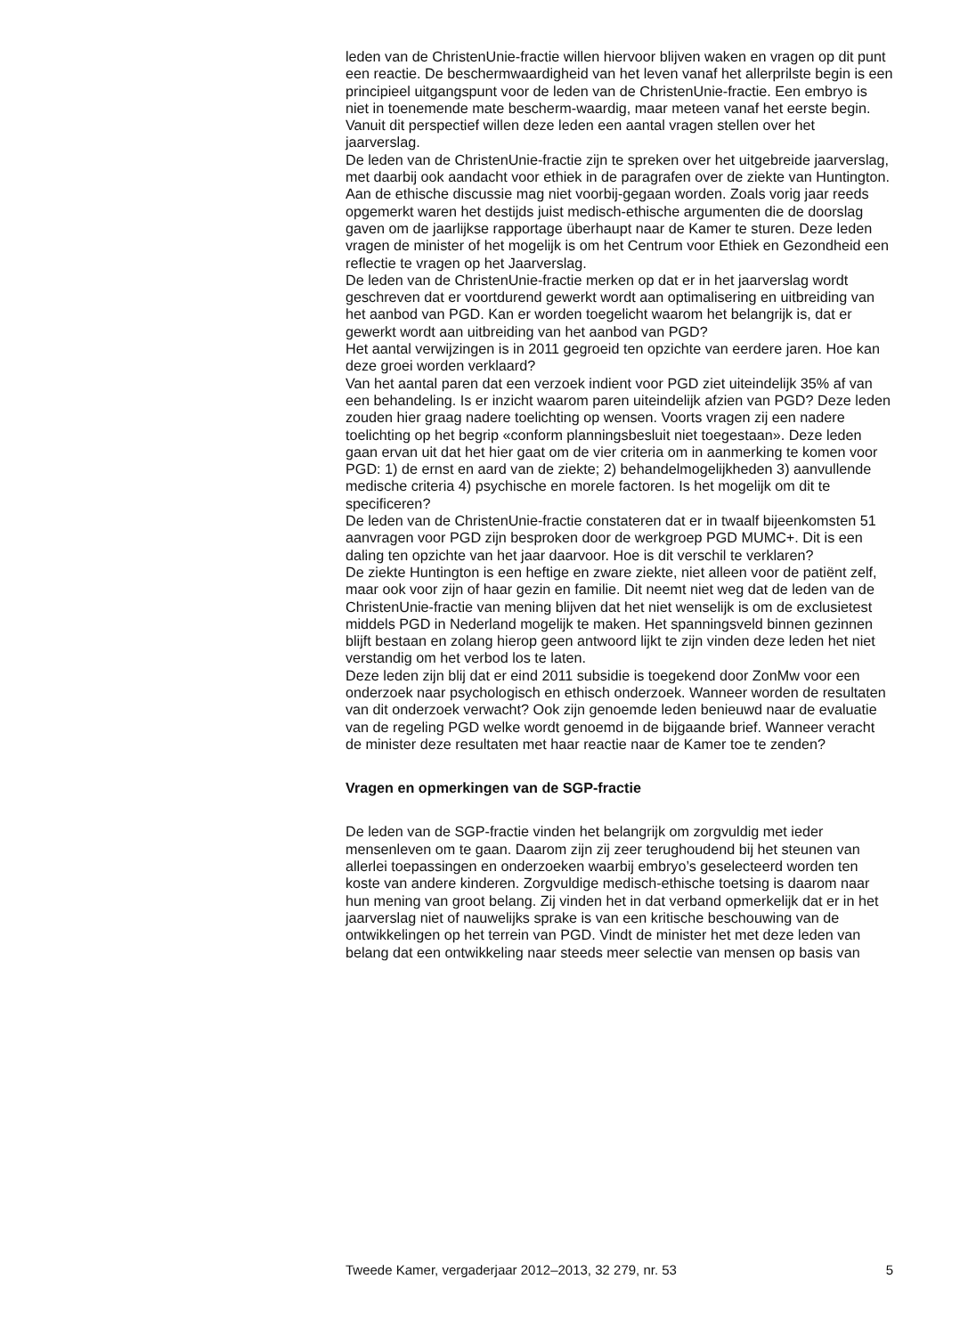leden van de ChristenUnie-fractie willen hiervoor blijven waken en vragen op dit punt een reactie. De beschermwaardigheid van het leven vanaf het allerprilste begin is een principieel uitgangspunt voor de leden van de ChristenUnie-fractie. Een embryo is niet in toenemende mate bescherm-waardig, maar meteen vanaf het eerste begin. Vanuit dit perspectief willen deze leden een aantal vragen stellen over het jaarverslag.
De leden van de ChristenUnie-fractie zijn te spreken over het uitgebreide jaarverslag, met daarbij ook aandacht voor ethiek in de paragrafen over de ziekte van Huntington. Aan de ethische discussie mag niet voorbij-gegaan worden. Zoals vorig jaar reeds opgemerkt waren het destijds juist medisch-ethische argumenten die de doorslag gaven om de jaarlijkse rapportage überhaupt naar de Kamer te sturen. Deze leden vragen de minister of het mogelijk is om het Centrum voor Ethiek en Gezondheid een reflectie te vragen op het Jaarverslag.
De leden van de ChristenUnie-fractie merken op dat er in het jaarverslag wordt geschreven dat er voortdurend gewerkt wordt aan optimalisering en uitbreiding van het aanbod van PGD. Kan er worden toegelicht waarom het belangrijk is, dat er gewerkt wordt aan uitbreiding van het aanbod van PGD?
Het aantal verwijzingen is in 2011 gegroeid ten opzichte van eerdere jaren. Hoe kan deze groei worden verklaard?
Van het aantal paren dat een verzoek indient voor PGD ziet uiteindelijk 35% af van een behandeling. Is er inzicht waarom paren uiteindelijk afzien van PGD? Deze leden zouden hier graag nadere toelichting op wensen. Voorts vragen zij een nadere toelichting op het begrip «conform planningsbesluit niet toegestaan». Deze leden gaan ervan uit dat het hier gaat om de vier criteria om in aanmerking te komen voor PGD: 1) de ernst en aard van de ziekte; 2) behandelmogelijkheden 3) aanvullende medische criteria 4) psychische en morele factoren. Is het mogelijk om dit te specificeren?
De leden van de ChristenUnie-fractie constateren dat er in twaalf bijeenkomsten 51 aanvragen voor PGD zijn besproken door de werkgroep PGD MUMC+. Dit is een daling ten opzichte van het jaar daarvoor. Hoe is dit verschil te verklaren?
De ziekte Huntington is een heftige en zware ziekte, niet alleen voor de patiënt zelf, maar ook voor zijn of haar gezin en familie. Dit neemt niet weg dat de leden van de ChristenUnie-fractie van mening blijven dat het niet wenselijk is om de exclusietest middels PGD in Nederland mogelijk te maken. Het spanningsveld binnen gezinnen blijft bestaan en zolang hierop geen antwoord lijkt te zijn vinden deze leden het niet verstandig om het verbod los te laten.
Deze leden zijn blij dat er eind 2011 subsidie is toegekend door ZonMw voor een onderzoek naar psychologisch en ethisch onderzoek. Wanneer worden de resultaten van dit onderzoek verwacht? Ook zijn genoemde leden benieuwd naar de evaluatie van de regeling PGD welke wordt genoemd in de bijgaande brief. Wanneer veracht de minister deze resultaten met haar reactie naar de Kamer toe te zenden?
Vragen en opmerkingen van de SGP-fractie
De leden van de SGP-fractie vinden het belangrijk om zorgvuldig met ieder mensenleven om te gaan. Daarom zijn zij zeer terughoudend bij het steunen van allerlei toepassingen en onderzoeken waarbij embryo’s geselecteerd worden ten koste van andere kinderen. Zorgvuldige medisch-ethische toetsing is daarom naar hun mening van groot belang. Zij vinden het in dat verband opmerkelijk dat er in het jaarverslag niet of nauwelijks sprake is van een kritische beschouwing van de ontwikkelingen op het terrein van PGD. Vindt de minister het met deze leden van belang dat een ontwikkeling naar steeds meer selectie van mensen op basis van
Tweede Kamer, vergaderjaar 2012–2013, 32 279, nr. 53 5